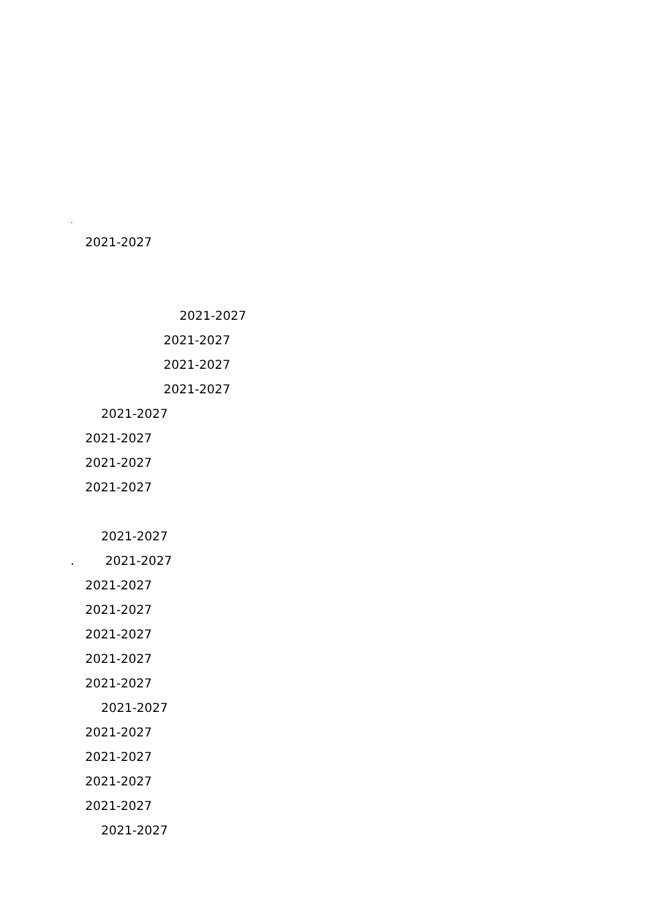.
2021-2027
2021-2027
2021-2027
2021-2027
2021-2027
2021-2027
2021-2027
2021-2027
2021-2027
2021-2027
. 2021-2027
2021-2027
2021-2027
2021-2027
2021-2027
2021-2027
2021-2027
2021-2027
2021-2027
2021-2027
2021-2027
2021-2027